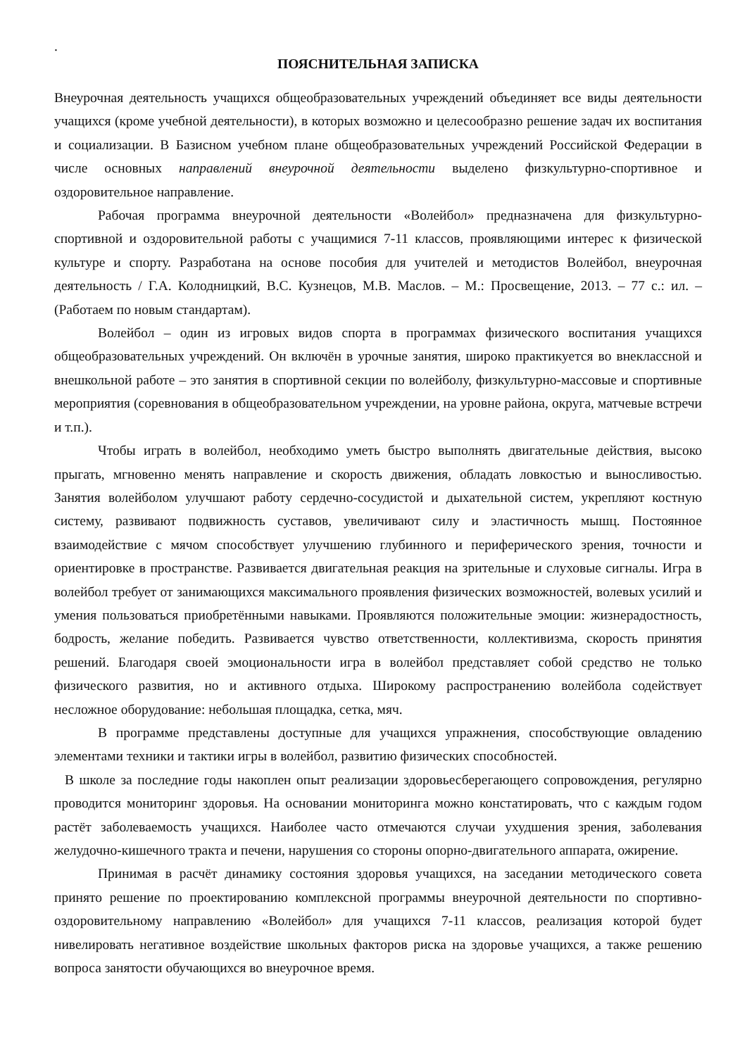.
ПОЯСНИТЕЛЬНАЯ ЗАПИСКА
Внеурочная деятельность учащихся общеобразовательных учреждений объединяет все виды деятельности учащихся (кроме учебной деятельности), в которых возможно и целесообразно решение задач их воспитания и социализации. В Базисном учебном плане общеобразовательных учреждений Российской Федерации в числе основных направлений внеурочной деятельности выделено физкультурно-спортивное и оздоровительное направление.
Рабочая программа внеурочной деятельности «Волейбол» предназначена для физкультурно-спортивной и оздоровительной работы с учащимися 7-11 классов, проявляющими интерес к физической культуре и спорту. Разработана на основе пособия для учителей и методистов Волейбол, внеурочная деятельность / Г.А. Колодницкий, В.С. Кузнецов, М.В. Маслов. – М.: Просвещение, 2013. – 77 с.: ил. – (Работаем по новым стандартам).
Волейбол – один из игровых видов спорта в программах физического воспитания учащихся общеобразовательных учреждений. Он включён в урочные занятия, широко практикуется во внеклассной и внешкольной работе – это занятия в спортивной секции по волейболу, физкультурно-массовые и спортивные мероприятия (соревнования в общеобразовательном учреждении, на уровне района, округа, матчевые встречи и т.п.).
Чтобы играть в волейбол, необходимо уметь быстро выполнять двигательные действия, высоко прыгать, мгновенно менять направление и скорость движения, обладать ловкостью и выносливостью. Занятия волейболом улучшают работу сердечно-сосудистой и дыхательной систем, укрепляют костную систему, развивают подвижность суставов, увеличивают силу и эластичность мышц. Постоянное взаимодействие с мячом способствует улучшению глубинного и периферического зрения, точности и ориентировке в пространстве. Развивается двигательная реакция на зрительные и слуховые сигналы. Игра в волейбол требует от занимающихся максимального проявления физических возможностей, волевых усилий и умения пользоваться приобретёнными навыками. Проявляются положительные эмоции: жизнерадостность, бодрость, желание победить. Развивается чувство ответственности, коллективизма, скорость принятия решений. Благодаря своей эмоциональности игра в волейбол представляет собой средство не только физического развития, но и активного отдыха. Широкому распространению волейбола содействует несложное оборудование: небольшая площадка, сетка, мяч.
В программе представлены доступные для учащихся упражнения, способствующие овладению элементами техники и тактики игры в волейбол, развитию физических способностей.
В школе за последние годы накоплен опыт реализации здоровьесберегающего сопровождения, регулярно проводится мониторинг здоровья. На основании мониторинга можно констатировать, что с каждым годом растёт заболеваемость учащихся. Наиболее часто отмечаются случаи ухудшения зрения, заболевания желудочно-кишечного тракта и печени, нарушения со стороны опорно-двигательного аппарата, ожирение.
Принимая в расчёт динамику состояния здоровья учащихся, на заседании методического совета принято решение по проектированию комплексной программы внеурочной деятельности по спортивно-оздоровительному направлению «Волейбол» для учащихся 7-11 классов, реализация которой будет нивелировать негативное воздействие школьных факторов риска на здоровье учащихся, а также решению вопроса занятости обучающихся во внеурочное время.